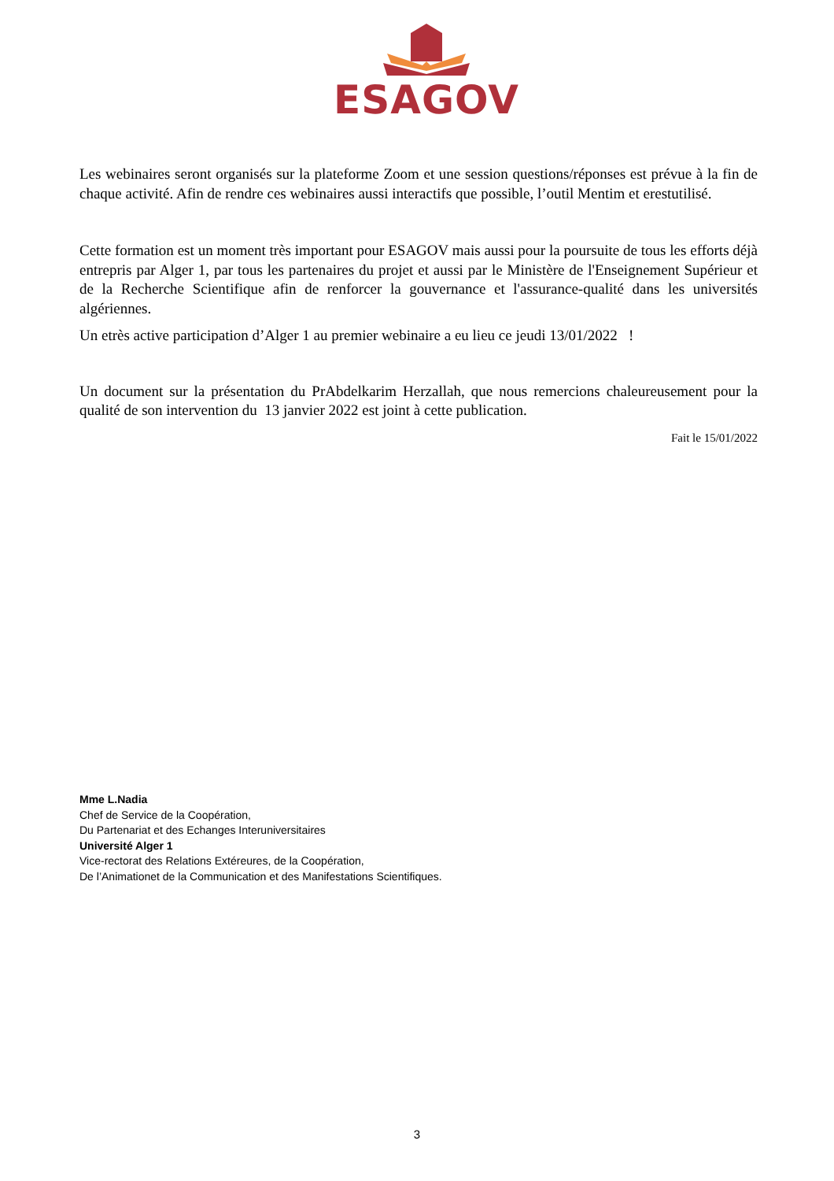ESAGOV
Les webinaires seront organisés sur la plateforme Zoom et une session questions/réponses est prévue à la fin de chaque activité. Afin de rendre ces webinaires aussi interactifs que possible, l’outil Mentim et erestutilisé.
Cette formation est un moment très important pour ESAGOV mais aussi pour la poursuite de tous les efforts déjà entrepris par Alger 1, par tous les partenaires du projet et aussi par le Ministère de l'Enseignement Supérieur et de la Recherche Scientifique afin de renforcer la gouvernance et l'assurance-qualité dans les universités algériennes.
Un etrès active participation d’Alger 1 au premier webinaire a eu lieu ce jeudi 13/01/2022 !
Un document sur la présentation du PrAbdelkarim Herzallah, que nous remercions chaleureusement pour la qualité de son intervention du 13 janvier 2022 est joint à cette publication.
Fait le 15/01/2022
Mme L.Nadia
Chef de Service de la Coopération,
Du Partenariat et des Echanges Interuniversitaires
Université Alger 1
Vice-rectorat des Relations Extéreures, de la Coopération,
De l’Animationet de la Communication et des Manifestations Scientifiques.
3